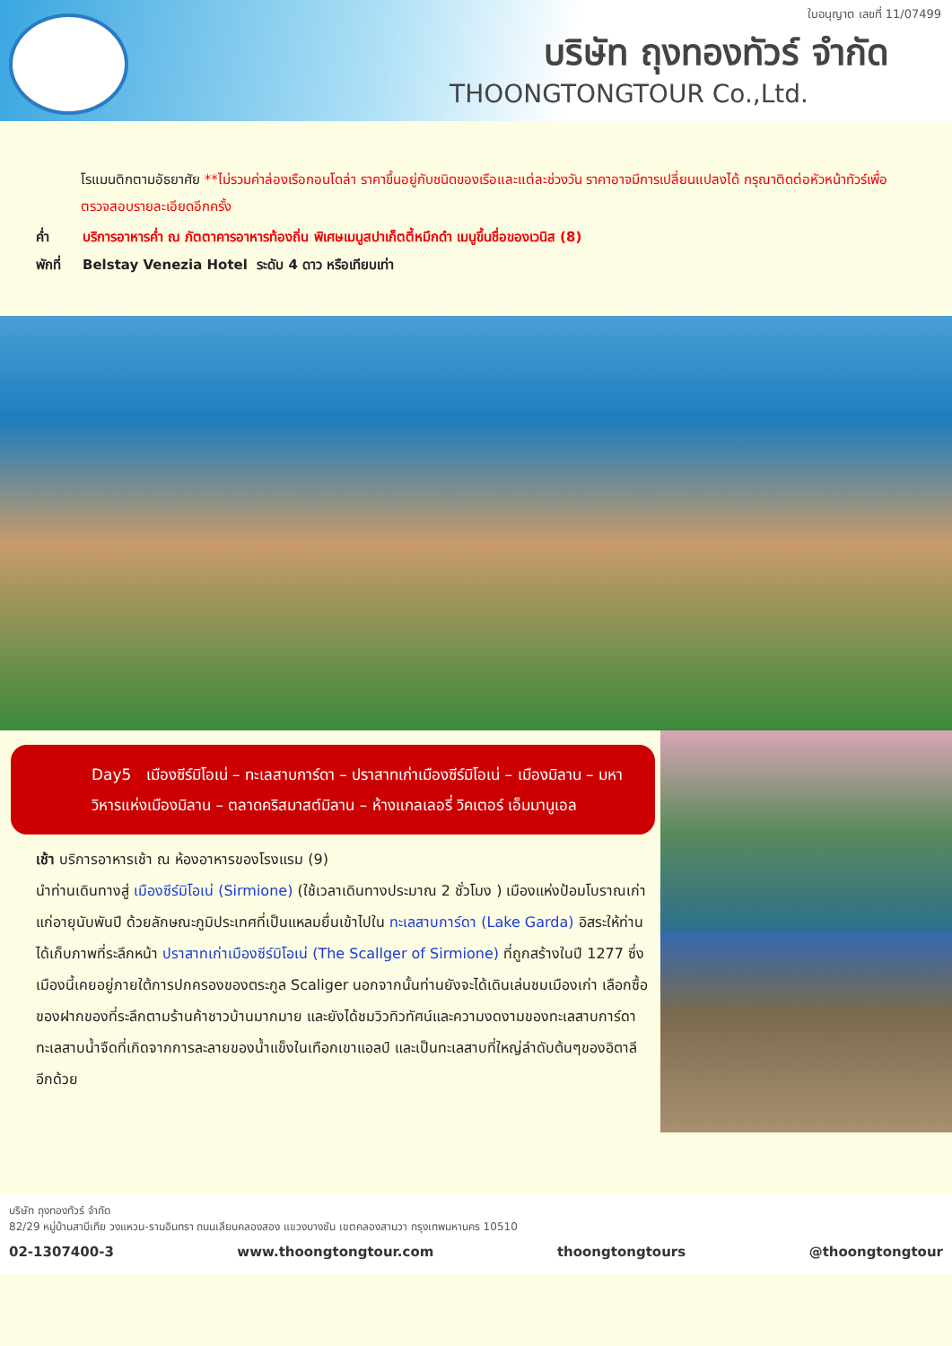ใบอนุญาต เลขที่ 11/07499
บริษัท ถุงทองทัวร์ จำกัด
THOONGTONGTOUR Co.,Ltd.
โรแมนติกตามอัธยาศัย **ไม่รวมค่าล่องเรือกอนโดล่า ราคาขึ้นอยู่กับชนิดของเรือและแต่ละช่วงวัน ราคาอาจมีการเปลี่ยนแปลงได้ กรุณาติดต่อหัวหน้าทัวร์เพื่อตรวจสอบรายละเอียดอีกครั้ง
ค่ำ บริการอาหารค่ำ ณ ภัตตาคารอาหารท้องถิ่น พิเศษเมนูสปาเก็ตตี้หมึกดำ เมนูขึ้นชื่อของเวนิส (8)
พักที่ Belstay Venezia Hotel ระดับ 4 ดาว หรือเทียบเท่า
Day5 เมืองซีร์มิโอเน่ – ทะเลสาบการ์ดา – ปราสาทเก่าเมืองซีร์มิโอเน่ – เมืองมิลาน – มหาวิหารแห่งเมืองมิลาน – ตลาดคริสมาสต์มิลาน – ห้างแกลเลอรี่ วิคเตอร์ เอ็มมานูเอล
เช้า บริการอาหารเช้า ณ ห้องอาหารของโรงแรม (9)
นำท่านเดินทางสู่ เมืองซีร์มิโอเน่ (Sirmione) (ใช้เวลาเดินทางประมาณ 2 ชั่วโมง ) เมืองแห่งป้อมโบราณเก่าแก่อายุนับพันปี ด้วยลักษณะภูมิประเทศที่เป็นแหลมยื่นเข้าไปใน ทะเลสาบการ์ดา (Lake Garda) อิสระให้ท่านได้เก็บภาพที่ระลึกหน้า ปราสาทเก่าเมืองซีร์มิโอเน่ (The Scallger of Sirmione) ที่ถูกสร้างในปี 1277 ซึ่งเมืองนี้เคยอยู่ภายใต้การปกครองของตระกูล Scaliger นอกจากนั้นท่านยังจะได้เดินเล่นชมเมืองเก่า เลือกซื้อของฝากของที่ระลึกตามร้านค้าชาวบ้านมากมาย และยังได้ชมวิวทิวทัศน์และความงดงามของทะเลสาบการ์ดา ทะเลสาบน้ำจืดที่เกิดจากการละลายของน้ำแข็งในเทือกเขาแอลป์ และเป็นทะเลสาบที่ใหญ่ลำดับต้นๆของอิตาลีอีกด้วย
บริษัท ถุงทองทัวร์ จำกัด
82/29 หมู่บ้านสาบีเทีย วงแหวน-รามอินทรา ถนนเลียบคลองสอง แขวงบางชัน เขตคลองสามวา กรุงเทพมหานคร 10510
02-1307400-3 www.thoongtongtour.com thoongtongtours @thoongtongtour